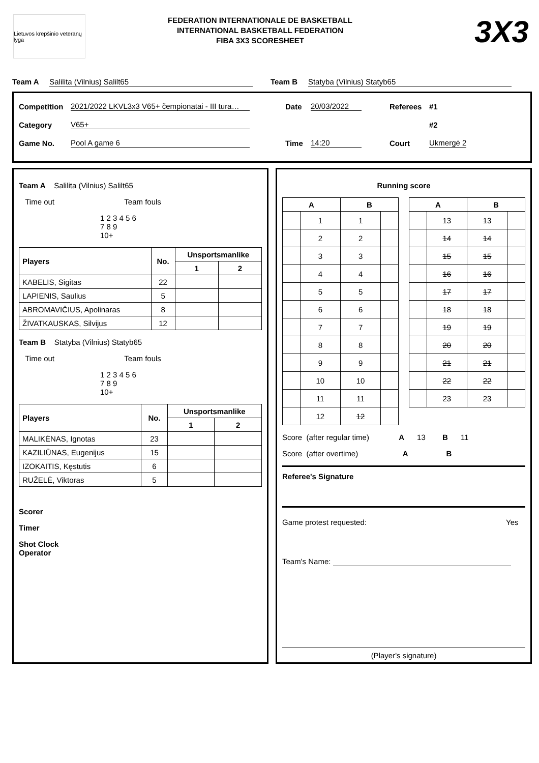Lietuvos krepšinio veteranų lyga
FEDERATION INTERNATIONALE DE BASKETBALL
INTERNATIONAL BASKETBALL FEDERATION
FIBA 3X3 SCORESHEET
3X3
Team A Salilita (Vilnius) Salilt65
Team B Statyba (Vilnius) Statyb65
Competition 2021/2022 LKVL3x3 V65+ čempionatai - III tura… Date 20/03/2022 Referees #1
Category V65+ #2
Game No. Pool A game 6 Time 14:20 Court Ukmergė 2
Team A Salilita (Vilnius) Salilt65
Time out Team fouls
1 2 3 4 5 6
7 8 9
10+
| Players | No. | Unsportsmanlike | |
| --- | --- | --- | --- |
| | | 1 | 2 |
| KABELIS, Sigitas | 22 | | |
| LAPIENIS, Saulius | 5 | | |
| ABROMAVIČIUS, Apolinaras | 8 | | |
| ŽIVATKAUSKAS, Silvijus | 12 | | |
Team B Statyba (Vilnius) Statyb65
Time out Team fouls
1 2 3 4 5 6
7 8 9
10+
| Players | No. | Unsportsmanlike | |
| --- | --- | --- | --- |
| | | 1 | 2 |
| MALIKĖNAS, Ignotas | 23 | | |
| KAZILIŪNAS, Eugenijus | 15 | | |
| IZOKAITIS, Kęstutis | 6 | | |
| RUŽELĖ, Viktoras | 5 | | |
Scorer
Timer
Shot Clock
Operator
Running score
| A | | B | |
| --- | --- | --- | --- |
| | 1 | 1 | |
| | 2 | 2 | |
| | 3 | 3 | |
| | 4 | 4 | |
| | 5 | 5 | |
| | 6 | 6 | |
| | 7 | 7 | |
| | 8 | 8 | |
| | 9 | 9 | |
| | 10 | 10 | |
| | 11 | 11 | |
| | 12 | 12 | |
| A | | B | |
| --- | --- | --- | --- |
| | 13 | 13 | |
| | 14 | 14 | |
| | 15 | 15 | |
| | 16 | 16 | |
| | 17 | 17 | |
| | 18 | 18 | |
| | 19 | 19 | |
| | 20 | 20 | |
| | 21 | 21 | |
| | 22 | 22 | |
| | 23 | 23 | |
Score (after regular time) A 13 B 11
Score (after overtime) A B
Referee's Signature
Game protest requested: Yes
Team's Name:
(Player's signature)